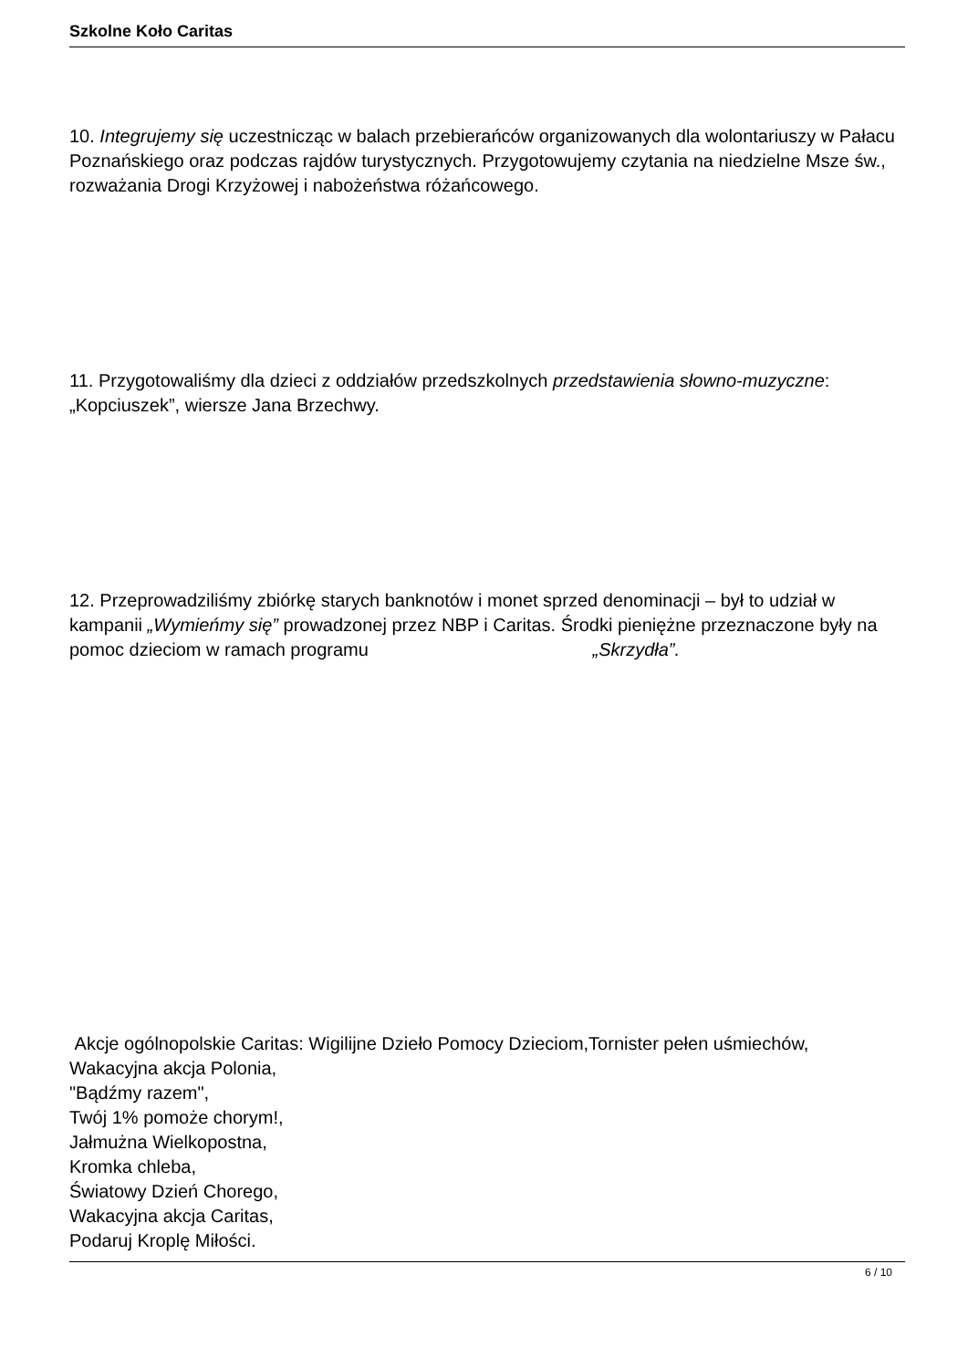Szkolne Koło Caritas
10. Integrujemy się uczestnicząc w balach przebierańców organizowanych dla wolontariuszy w Pałacu Poznańskiego oraz podczas rajdów turystycznych. Przygotowujemy czytania na niedzielne Msze św., rozważania Drogi Krzyżowej i nabożeństwa różańcowego.
11. Przygotowaliśmy dla dzieci z oddziałów przedszkolnych przedstawienia słowno-muzyczne: „Kopciuszek”, wiersze Jana Brzechwy.
12. Przeprowadziliśmy zbiórkę starych banknotów i monet sprzed denominacji – był to udział w kampanii „Wymieńmy się” prowadzonej przez NBP i Caritas. Środki pieniężne przeznaczone były na pomoc dzieciom w ramach programu „Skrzydła”.
Akcje ogólnopolskie Caritas: Wigilijne Dzieło Pomocy Dzieciom,Tornister pełen uśmiechów,
Wakacyjna akcja Polonia,
"Bądźmy razem",
Twój 1% pomoże chorym!,
Jałmużna Wielkopostna,
Kromka chleba,
Światowy Dzień Chorego,
Wakacyjna akcja Caritas,
Podaruj Kroplę Miłości.
6 / 10